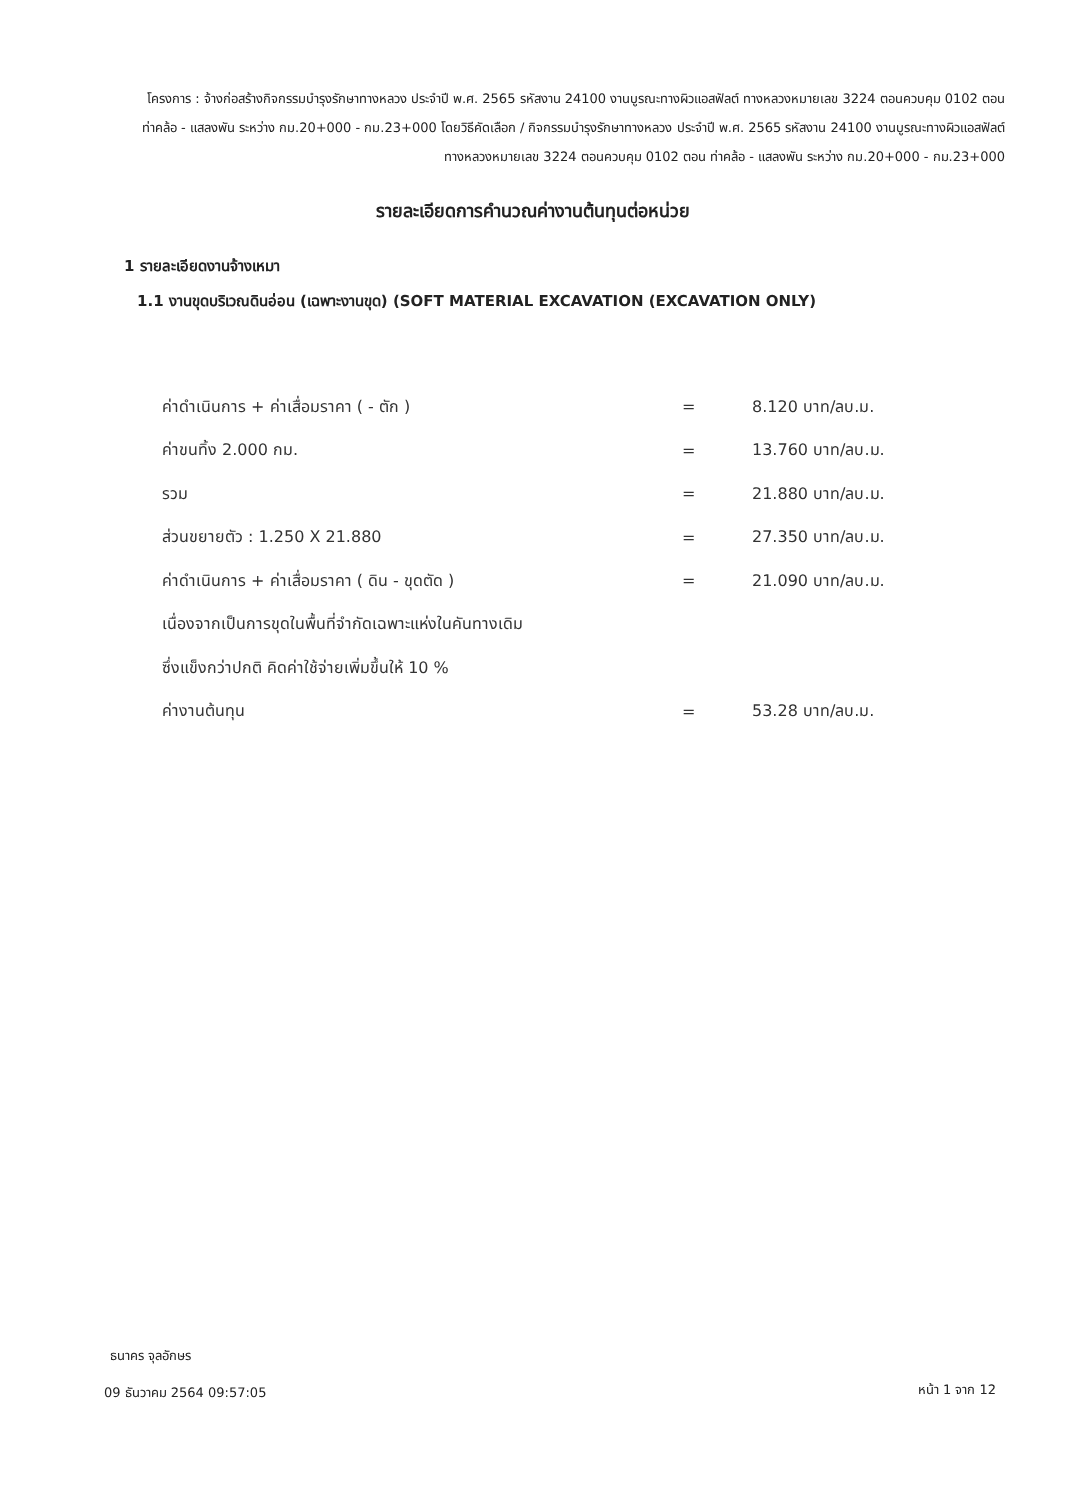โครงการ : จ้างก่อสร้างกิจกรรมบำรุงรักษาทางหลวง ประจำปี พ.ศ. 2565 รหัสงาน 24100 งานบูรณะทางผิวแอสฟัลต์ ทางหลวงหมายเลข 3224 ตอนควบคุม 0102 ตอน ท่าคล้อ - แสลงพัน ระหว่าง กม.20+000 - กม.23+000 โดยวิธีคัดเลือก / กิจกรรมบำรุงรักษาทางหลวง ประจำปี พ.ศ. 2565 รหัสงาน 24100 งานบูรณะทางผิวแอสฟัลต์ ทางหลวงหมายเลข 3224 ตอนควบคุม 0102 ตอน ท่าคล้อ - แสลงพัน ระหว่าง กม.20+000 - กม.23+000
รายละเอียดการคำนวณค่างานต้นทุนต่อหน่วย
1 รายละเอียดงานจ้างเหมา
1.1 งานขุดบริเวณดินอ่อน (เฉพาะงานขุด) (SOFT MATERIAL EXCAVATION (EXCAVATION ONLY)
| ค่าดำเนินการ + ค่าเสื่อมราคา ( - ตัก ) | = | 8.120 บาท/ลบ.ม. |
| ค่าขนทิ้ง 2.000 กม. | = | 13.760 บาท/ลบ.ม. |
| รวม | = | 21.880 บาท/ลบ.ม. |
| ส่วนขยายตัว : 1.250 X 21.880 | = | 27.350 บาท/ลบ.ม. |
| ค่าดำเนินการ + ค่าเสื่อมราคา ( ดิน - ขุดตัด ) | = | 21.090 บาท/ลบ.ม. |
| เนื่องจากเป็นการขุดในพื้นที่จำกัดเฉพาะแห่งในคันทางเดิม | | |
| ซึ่งแข็งกว่าปกติ คิดค่าใช้จ่ายเพิ่มขึ้นให้ 10 % | | |
| ค่างานต้นทุน | = | 53.28 บาท/ลบ.ม. |
ธนาคร จุลอักษร
09 ธันวาคม 2564 09:57:05 หน้า 1 จาก 12